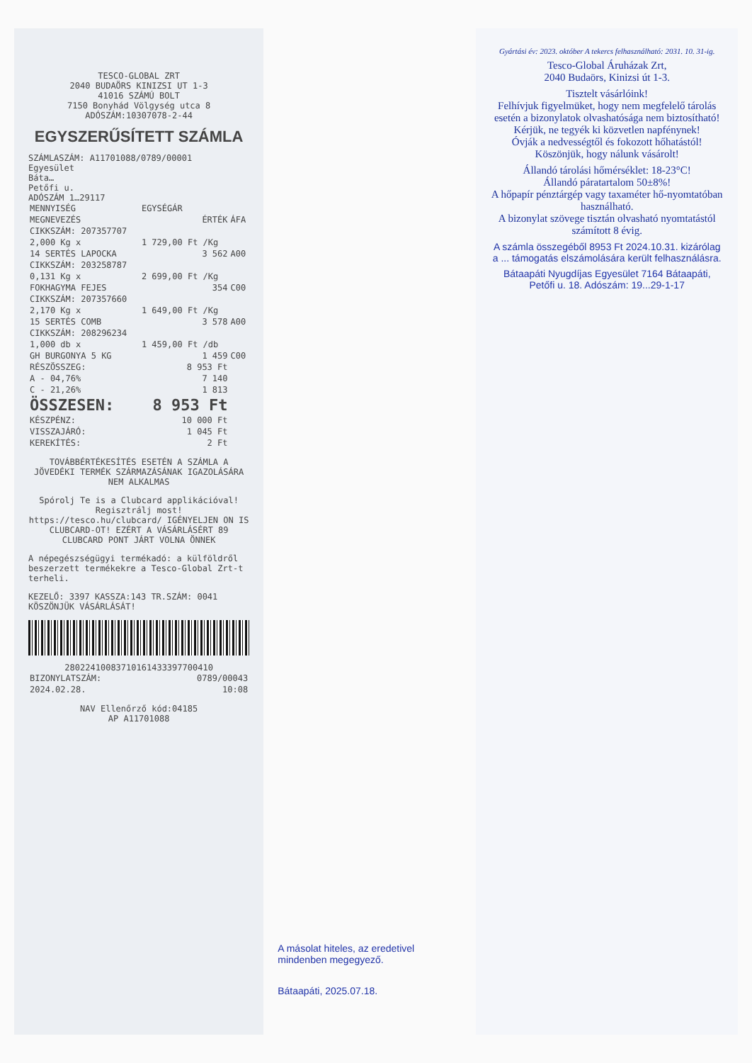TESCO-GLOBAL ZRT
2040 BUDAÖRS KINIZSI UT 1-3
41016 SZÁMÚ BOLT
7150 Bonyhád Völgység utca 8
ADÓSZÁM:10307078-2-44
EGYSZERŰSÍTETT SZÁMLA
SZÁMLASZÁM: A11701088/0789/00001
Egyesület
Báta…
Petőfi u.
ADÓSZÁM 1…29117
| MENNYISÉG | EGYSÉGÁR | |
| MEGNEVEZÉS | ÉRTÉK | ÁFA |
| CIKKSZÁM: 207357707 | | |
| 2,000 Kg x | 1 729,00 Ft /Kg | |
| 14 SERTÉS LAPOCKA | 3 562 | A00 |
| CIKKSZÁM: 203258787 | | |
| 0,131 Kg x | 2 699,00 Ft /Kg | |
| FOKHAGYMA FEJES | 354 | C00 |
| CIKKSZÁM: 207357660 | | |
| 2,170 Kg x | 1 649,00 Ft /Kg | |
| 15 SERTÉS COMB | 3 578 | A00 |
| CIKKSZÁM: 208296234 | | |
| 1,000 db x | 1 459,00 Ft /db | |
| GH BURGONYA 5 KG | 1 459 | C00 |
| RÉSZÖSSZEG: | 8 953 Ft | |
| A - 04,76% | 7 140 | |
| C - 21,26% | 1 813 | |
| ÖSSZESEN: | 8 953 Ft | |
| KÉSZPÉNZ: | 10 000 Ft | |
| VISSZAJÁRÓ: | 1 045 Ft | |
| KEREKÍTÉS: | 2 Ft | |
TOVÁBBÉRTÉKESÍTÉS ESETÉN A SZÁMLA A JÖVEDÉKI TERMÉK SZÁRMAZÁSÁNAK IGAZOLÁSÁRA NEM ALKALMAS
Spórolj Te is a Clubcard applikációval! Regisztrálj most! https://tesco.hu/clubcard/ IGÉNYELJEN ON IS CLUBCARD-OT! EZÉRT A VÁSÁRLÁSÉRT 89 CLUBCARD PONT JÁRT VOLNA ÖNNEK
A népegészségügyi termékadó: a külföldről beszerzett termékekre a Tesco-Global Zrt-t terheli.
KEZELŐ: 3397 KASSZA:143 TR.SZÁM: 0041
KÖSZÖNJÜK VÁSÁRLÁSÁT!
28022410083710161433397700410
| BIZONYLATSZÁM: | 0789/00043 |
| 2024.02.28. | 10:08 |
NAV Ellenőrző kód:04185
AP A11701088
A másolat hiteles, az eredetivel mindenben megegyező.
Bátaapáti, 2025.07.18.
Gyártási év: 2023. október A tekercs felhasználható: 2031. 10. 31-ig.
Tesco-Global Áruházak Zrt,
2040 Budaörs, Kinizsi út 1-3.
Tisztelt vásárlóink!
Felhívjuk figyelmüket, hogy nem megfelelő tárolás esetén a bizonylatok olvashatósága nem biztosítható!
Kérjük, ne tegyék ki közvetlen napfénynek!
Óvják a nedvességtől és fokozott hőhatástól!
Köszönjük, hogy nálunk vásárolt!
Állandó tárolási hőmérséklet: 18-23°C!
Állandó páratartalom 50±8%!
A hőpapír pénztárgép vagy taxaméter hő-nyomtatóban használható.
A bizonylat szövege tisztán olvasható nyomtatástól számított 8 évig.
A számla összegéből 8953 Ft 2024.10.31. kizárólag a ... támogatás elszámolására került felhasználásra.
Bátaapáti Nyugdíjas Egyesület 7164 Bátaapáti, Petőfi u. 18. Adószám: 19...29-1-17